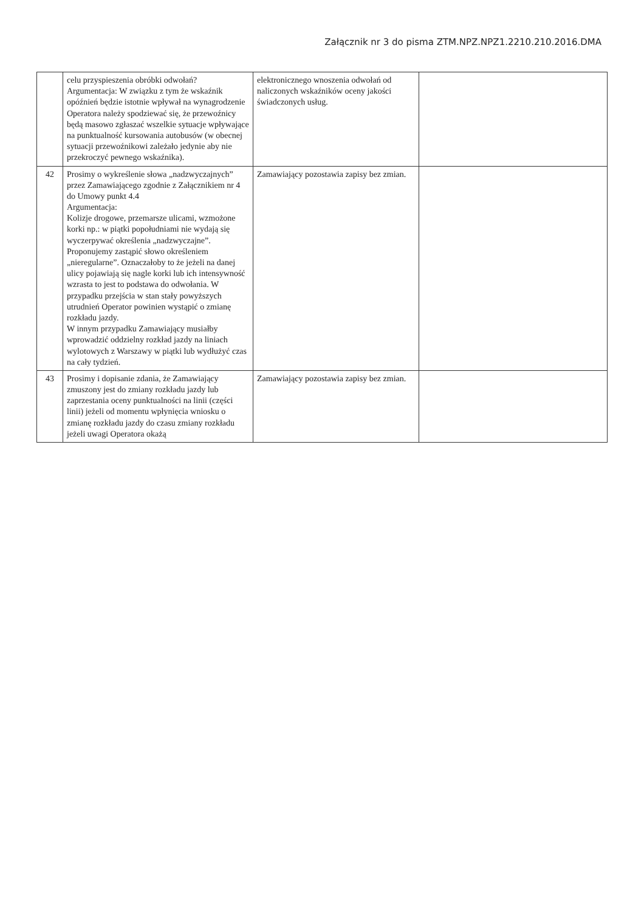Załącznik nr 3 do pisma ZTM.NPZ.NPZ1.2210.210.2016.DMA
| | celu przyspieszenia obróbki odwołań? Argumentacja: W związku z tym że wskaźnik opóźnień będzie istotnie wpływał na wynagrodzenie Operatora należy spodziewać się, że przewoźnicy będą masowo zgłaszać wszelkie sytuacje wpływające na punktualność kursowania autobusów (w obecnej sytuacji przewoźnikowi zależało jedynie aby nie przekroczyć pewnego wskaźnika). | elektronicznego wnoszenia odwołań od naliczonych wskaźników oceny jakości świadczonych usług. | |
| 42 | Prosimy o wykreślenie słowa „nadzwyczajnych” przez Zamawiającego zgodnie z Załącznikiem nr 4 do Umowy punkt 4.4 Argumentacja: Kolizje drogowe, przemarsze ulicami, wzmożone korki np.: w piątki popołudniami nie wydają się wyczerpywać określenia „nadzwyczajne”. Proponujemy zastąpić słowo określeniem „nieregularne”. Oznaczałoby to że jeżeli na danej ulicy pojawiają się nagle korki lub ich intensywność wzrasta to jest to podstawa do odwołania. W przypadku przejścia w stan stały powyższych utrudnień Operator powinien wystąpić o zmianę rozkładu jazdy. W innym przypadku Zamawiający musiałby wprowadzić oddzielny rozkład jazdy na liniach wylotowych z Warszawy w piątki lub wydłużyć czas na cały tydzień. | Zamawiający pozostawia zapisy bez zmian. | |
| 43 | Prosimy i dopisanie zdania, że Zamawiający zmuszony jest do zmiany rozkładu jazdy lub zaprzestania oceny punktualności na linii (części linii) jeżeli od momentu wpłynięcia wniosku o zmianę rozkładu jazdy do czasu zmiany rozkładu jeżeli uwagi Operatora okażą | Zamawiający pozostawia zapisy bez zmian. | |